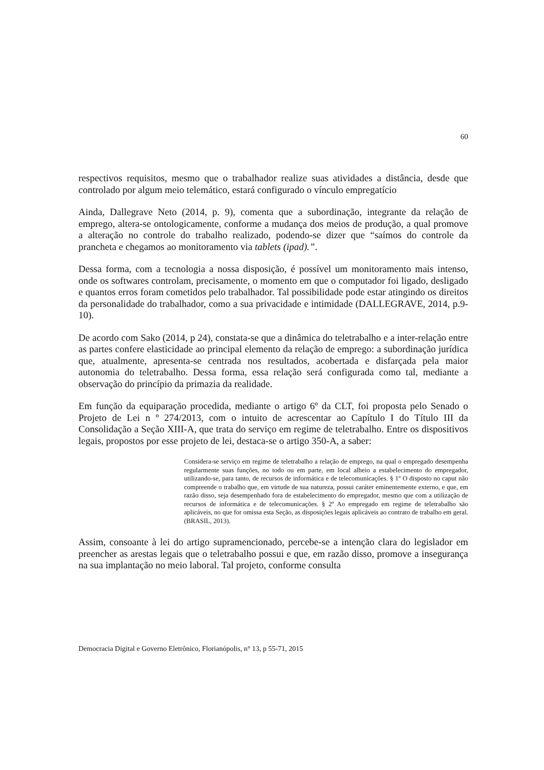60
respectivos requisitos, mesmo que o trabalhador realize suas atividades a distância, desde que controlado por algum meio telemático, estará configurado o vínculo empregatício
Ainda, Dallegrave Neto (2014, p. 9), comenta que a subordinação, integrante da relação de emprego, altera-se ontologicamente, conforme a mudança dos meios de produção, a qual promove a alteração no controle do trabalho realizado, podendo-se dizer que “saímos do controle da prancheta e chegamos ao monitoramento via tablets (ipad).”.
Dessa forma, com a tecnologia a nossa disposição, é possível um monitoramento mais intenso, onde os softwares controlam, precisamente, o momento em que o computador foi ligado, desligado e quantos erros foram cometidos pelo trabalhador. Tal possibilidade pode estar atingindo os direitos da personalidade do trabalhador, como a sua privacidade e intimidade (DALLEGRAVE, 2014, p.9-10).
De acordo com Sako (2014, p 24), constata-se que a dinâmica do teletrabalho e a inter-relação entre as partes confere elasticidade ao principal elemento da relação de emprego: a subordinação jurídica que, atualmente, apresenta-se centrada nos resultados, acobertada e disfarçada pela maior autonomia do teletrabalho. Dessa forma, essa relação será configurada como tal, mediante a observação do princípio da primazia da realidade.
Em função da equiparação procedida, mediante o artigo 6º da CLT, foi proposta pelo Senado o Projeto de Lei n º 274/2013, com o intuito de acrescentar ao Capítulo I do Título III da Consolidação a Seção XIII-A, que trata do serviço em regime de teletrabalho. Entre os dispositivos legais, propostos por esse projeto de lei, destaca-se o artigo 350-A, a saber:
Considera-se serviço em regime de teletrabalho a relação de emprego, na qual o empregado desempenha regularmente suas funções, no todo ou em parte, em local alheio a estabelecimento do empregador, utilizando-se, para tanto, de recursos de informática e de telecomunicações. § 1º O disposto no caput não compreende o trabalho que, em virtude de sua natureza, possui caráter eminentemente externo, e que, em razão disso, seja desempenhado fora de estabelecimento do empregador, mesmo que com a utilização de recursos de informática e de telecomunicações. § 2º Ao empregado em regime de teletrabalho são aplicáveis, no que for omissa esta Seção, as disposições legais aplicáveis ao contrato de trabalho em geral. (BRASIL, 2013).
Assim, consoante à lei do artigo supramencionado, percebe-se a intenção clara do legislador em preencher as arestas legais que o teletrabalho possui e que, em razão disso, promove a insegurança na sua implantação no meio laboral. Tal projeto, conforme consulta
Democracia Digital e Governo Eletrônico, Florianópolis, n° 13, p 55-71, 2015